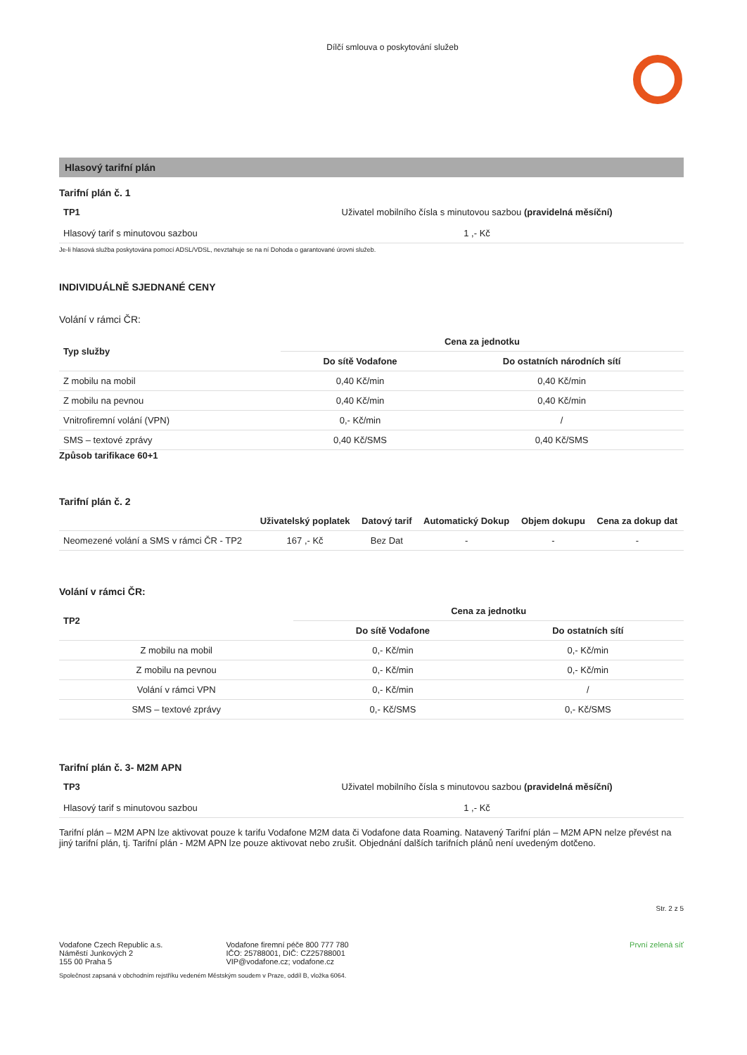Dílčí smlouva o poskytování služeb
Hlasový tarifní plán
Tarifní plán č. 1
| TP1 Hlasový tarif s minutovou sazbou | Uživatel mobilního čísla s minutovou sazbou (pravidelná měsíční) 1 ,- Kč |
Je-li hlasová služba poskytována pomocí ADSL/VDSL, nevztahuje se na ní Dohoda o garantované úrovni služeb.
INDIVIDUÁLNĚ SJEDNANÉ CENY
Volání v rámci ČR:
| Typ služby | Cena za jednotku | |
| --- | --- | --- |
| | Do sítě Vodafone | Do ostatních národních sítí |
| Z mobilu na mobil | 0,40 Kč/min | 0,40 Kč/min |
| Z mobilu na pevnou | 0,40 Kč/min | 0,40 Kč/min |
| Vnitrofiremní volání (VPN) | 0,- Kč/min | / |
| SMS – textové zprávy | 0,40 Kč/SMS | 0,40 Kč/SMS |
Způsob tarifikace 60+1
Tarifní plán č. 2
| | Uživatelský poplatek | Datový tarif | Automatický Dokup | Objem dokupu | Cena za dokup dat |
| --- | --- | --- | --- | --- | --- |
| Neomezené volání a SMS v rámci ČR - TP2 | 167 ,- Kč | Bez Dat | - | - | - |
Volání v rámci ČR:
| TP2 | Cena za jednotku | |
| --- | --- | --- |
| | Do sítě Vodafone | Do ostatních sítí |
| Z mobilu na mobil | 0,- Kč/min | 0,- Kč/min |
| Z mobilu na pevnou | 0,- Kč/min | 0,- Kč/min |
| Volání v rámci VPN | 0,- Kč/min | / |
| SMS – textové zprávy | 0,- Kč/SMS | 0,- Kč/SMS |
Tarifní plán č. 3- M2M APN
| TP3 Hlasový tarif s minutovou sazbou | Uživatel mobilního čísla s minutovou sazbou (pravidelná měsíční) 1 ,- Kč |
Tarifní plán – M2M APN lze aktivovat pouze k tarifu Vodafone M2M data či Vodafone data Roaming. Natavený Tarifní plán – M2M APN nelze převést na jiný tarifní plán, tj. Tarifní plán - M2M APN lze pouze aktivovat nebo zrušit. Objednání dalších tarifních plánů není uvedeným dotčeno.
Str. 2 z 5
Vodafone Czech Republic a.s.
Náměstí Junkových 2
155 00 Praha 5
Vodafone firemní péče 800 777 780
IČO: 25788001, DIČ: CZ25788001
VIP@vodafone.cz; vodafone.cz
První zelená síť
Společnost zapsaná v obchodním rejstříku vedeném Městským soudem v Praze, oddíl B, vložka 6064.